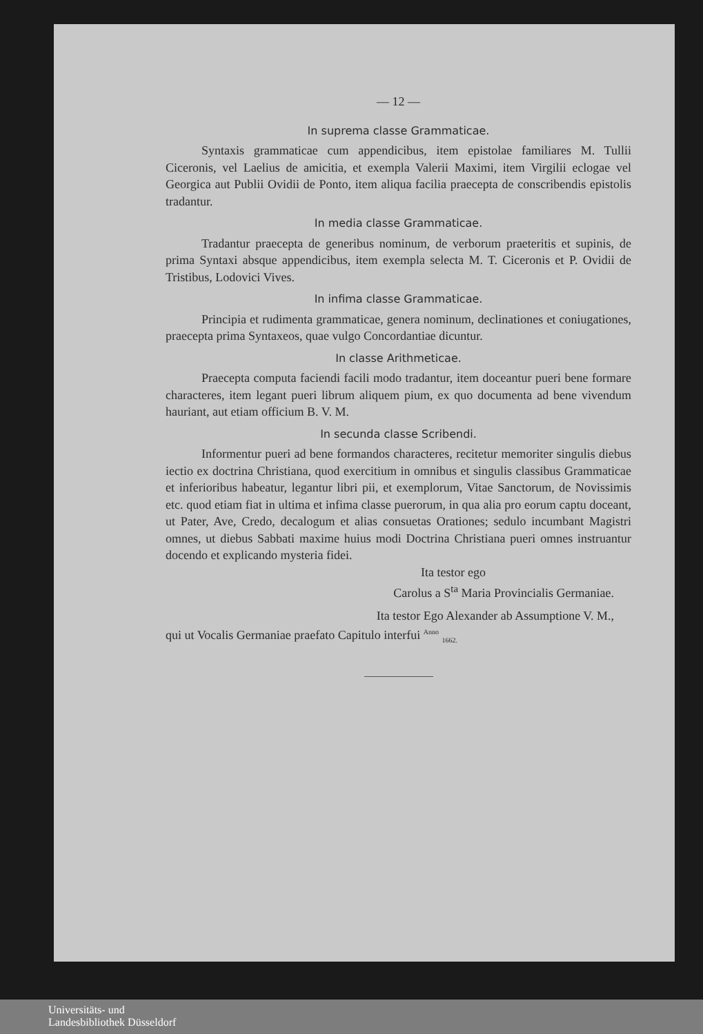— 12 —
In suprema classe Grammaticae.
Syntaxis grammaticae cum appendicibus, item epistolae familiares M. Tullii Ciceronis, vel Laelius de amicitia, et exempla Valerii Maximi, item Virgilii eclogae vel Georgica aut Publii Ovidii de Ponto, item aliqua facilia praecepta de conscribendis epistolis tradantur.
In media classe Grammaticae.
Tradantur praecepta de generibus nominum, de verborum praeteritis et supinis, de prima Syntaxi absque appendicibus, item exempla selecta M. T. Ciceronis et P. Ovidii de Tristibus, Lodovici Vives.
In infima classe Grammaticae.
Principia et rudimenta grammaticae, genera nominum, declinationes et coniugationes, praecepta prima Syntaxeos, quae vulgo Concordantiae dicuntur.
In classe Arithmeticae.
Praecepta computa faciendi facili modo tradantur, item doceantur pueri bene formare characteres, item legant pueri librum aliquem pium, ex quo documenta ad bene vivendum hauriant, aut etiam officium B. V. M.
In secunda classe Scribendi.
Informentur pueri ad bene formandos characteres, recitetur memoriter singulis diebus iectio ex doctrina Christiana, quod exercitium in omnibus et singulis classibus Grammaticae et inferioribus habeatur, legantur libri pii, et exemplorum, Vitae Sanctorum, de Novissimis etc. quod etiam fiat in ultima et infima classe puerorum, in qua alia pro eorum captu doceant, ut Pater, Ave, Credo, decalogum et alias consuetas Orationes; sedulo incumbant Magistri omnes, ut diebus Sabbati maxime huius modi Doctrina Christiana pueri omnes instruantur docendo et explicando mysteria fidei.
Ita testor ego
Carolus a S<sup>ta</sup> Maria Provincialis Germaniae.
Ita testor Ego Alexander ab Assumptione V. M.,
qui ut Vocalis Germaniae praefato Capitulo interfui <sup>Anno</sup> <sub>1662.</sub>
Universitäts- und
Landesbibliothek Düsseldorf